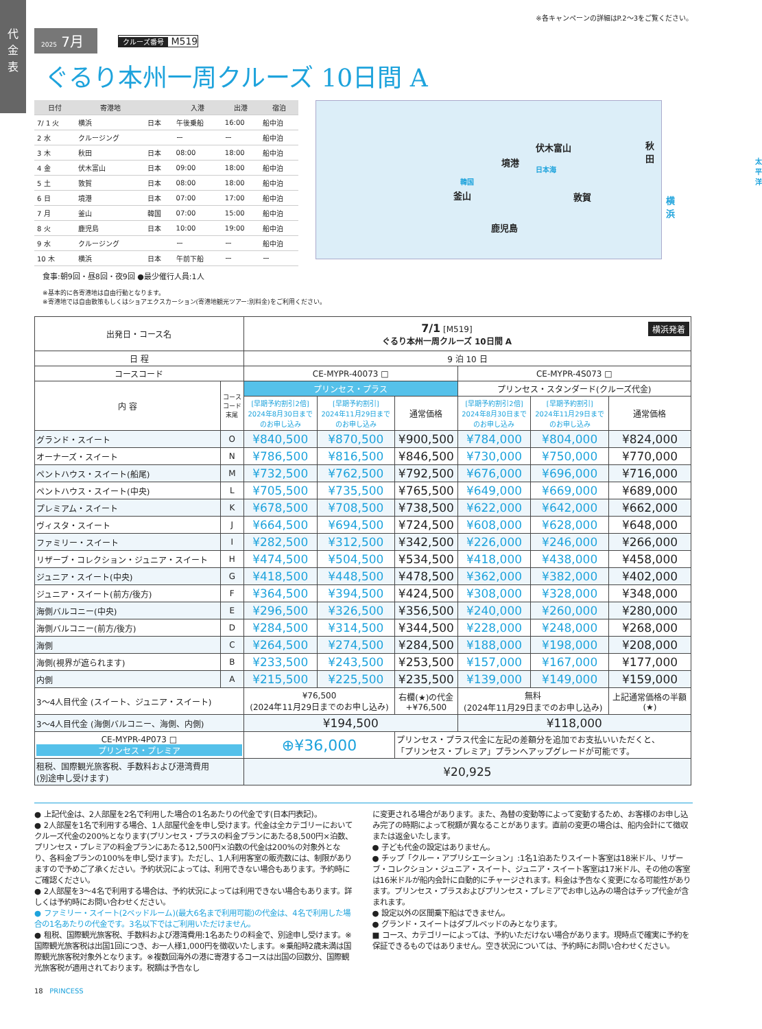代
金
表
※各キャンペーンの詳細はP.2〜3をご覧ください。
2025 7月
クルーズ番号 M519
ぐるり本州一周クルーズ 10日間 A
| 日付 | 寄港地 | | 入港 | 出港 | 宿泊 |
| --- | --- | --- | --- | --- | --- |
| 7/ 1 火 | 横浜 | 日本 | 午後乗船 | 16:00 | 船中泊 |
| 2 水 | クルージング | | ー | ー | 船中泊 |
| 3 木 | 秋田 | 日本 | 08:00 | 18:00 | 船中泊 |
| 4 金 | 伏木富山 | 日本 | 09:00 | 18:00 | 船中泊 |
| 5 土 | 敦賀 | 日本 | 08:00 | 18:00 | 船中泊 |
| 6 日 | 境港 | 日本 | 07:00 | 17:00 | 船中泊 |
| 7 月 | 釜山 | 韓国 | 07:00 | 15:00 | 船中泊 |
| 8 火 | 鹿児島 | 日本 | 10:00 | 19:00 | 船中泊 |
| 9 水 | クルージング | | ー | ー | 船中泊 |
| 10 木 | 横浜 | 日本 | 午前下船 | ー | ー |
食事:朝9回・昼8回・夜9回 ●最少催行人員:1人
伏木富山
日本海
秋田
境港 太平洋
韓国
釜山 敦賀 横浜
鹿児島
※基本的に各寄港地は自由行動となります。
※寄港地では自由散策もしくはショアエクスカーション(寄港地観光ツアー:別料金)をご利用ください。
| 出発日・コース名 | | 7/1 [M519] 横浜発着 ぐるり本州一周クルーズ 10日間 A | | | | | |
| 日 程 | | 9 泊 10 日 | | | | | |
| コースコード | | CE-MYPR-40073 □ | | | CE-MYPR-4S073 □ | | |
| 内 容 | コース コード 末尾 | プリンセス・プラス | | | プリンセス・スタンダード(クルーズ代金) | | |
| | | [早期予約割引2倍] 2024年8月30日まで のお申し込み | [早期予約割引] 2024年11月29日まで のお申し込み | 通常価格 | [早期予約割引2倍] 2024年8月30日まで のお申し込み | [早期予約割引] 2024年11月29日まで のお申し込み | 通常価格 |
| グランド・スイート | O | ¥840,500 | ¥870,500 | ¥900,500 | ¥784,000 | ¥804,000 | ¥824,000 |
| オーナーズ・スイート | N | ¥786,500 | ¥816,500 | ¥846,500 | ¥730,000 | ¥750,000 | ¥770,000 |
| ペントハウス・スイート(船尾) | M | ¥732,500 | ¥762,500 | ¥792,500 | ¥676,000 | ¥696,000 | ¥716,000 |
| ペントハウス・スイート(中央) | L | ¥705,500 | ¥735,500 | ¥765,500 | ¥649,000 | ¥669,000 | ¥689,000 |
| プレミアム・スイート | K | ¥678,500 | ¥708,500 | ¥738,500 | ¥622,000 | ¥642,000 | ¥662,000 |
| ヴィスタ・スイート | J | ¥664,500 | ¥694,500 | ¥724,500 | ¥608,000 | ¥628,000 | ¥648,000 |
| ファミリー・スイート | I | ¥282,500 | ¥312,500 | ¥342,500 | ¥226,000 | ¥246,000 | ¥266,000 |
| リザーブ・コレクション・ジュニア・スイート | H | ¥474,500 | ¥504,500 | ¥534,500 | ¥418,000 | ¥438,000 | ¥458,000 |
| ジュニア・スイート(中央) | G | ¥418,500 | ¥448,500 | ¥478,500 | ¥362,000 | ¥382,000 | ¥402,000 |
| ジュニア・スイート(前方/後方) | F | ¥364,500 | ¥394,500 | ¥424,500 | ¥308,000 | ¥328,000 | ¥348,000 |
| 海側バルコニー(中央) | E | ¥296,500 | ¥326,500 | ¥356,500 | ¥240,000 | ¥260,000 | ¥280,000 |
| 海側バルコニー(前方/後方) | D | ¥284,500 | ¥314,500 | ¥344,500 | ¥228,000 | ¥248,000 | ¥268,000 |
| 海側 | C | ¥264,500 | ¥274,500 | ¥284,500 | ¥188,000 | ¥198,000 | ¥208,000 |
| 海側(視界が遮られます) | B | ¥233,500 | ¥243,500 | ¥253,500 | ¥157,000 | ¥167,000 | ¥177,000 |
| 内側 | A | ¥215,500 | ¥225,500 | ¥235,500 | ¥139,000 | ¥149,000 | ¥159,000 |
| 3〜4人目代金 (スイート、ジュニア・スイート) | | ¥76,500 (2024年11月29日までのお申し込み) | | 右欄(★)の代金 +¥76,500 | 無料 (2024年11月29日までのお申し込み) | | 上記通常価格の半額 (★) |
| 3〜4人目代金 (海側バルコニー、海側、内側) | | ¥194,500 | | | ¥118,000 | | |
| CE-MYPR-4P073 □ プリンセス・プレミア | | ⊕¥36,000 | | プリンセス・プラス代金に左記の差額分を追加でお支払いいただくと、 「プリンセス・プレミア」プランへアップグレードが可能です。 | | | |
| 租税、国際観光旅客税、手数料および港湾費用 (別途申し受けます) | | ¥20,925 | | | | | |
● 上記代金は、2人部屋を2名で利用した場合の1名あたりの代金です(日本円表記)。
● 2人部屋を1名で利用する場合、1人部屋代金を申し受けます。代金は全カテゴリーにおいてクルーズ代金の200%となります(プリンセス・プラスの料金プランにあたる8,500円×泊数、プリンセス・プレミアの料金プランにあたる12,500円×泊数の代金は200%の対象外となり、各料金プランの100%を申し受けます)。ただし、1人利用客室の販売数には、制限がありますので予めご了承ください。予約状況によっては、利用できない場合もあります。予約時にご確認ください。
● 2人部屋を3〜4名で利用する場合は、予約状況によっては利用できない場合もあります。詳しくは予約時にお問い合わせください。
● ファミリー・スイート(2ベッドルーム)(最大6名まで利用可能)の代金は、4名で利用した場合の1名あたりの代金です。3名以下ではご利用いただけません。
● 租税、国際観光旅客税、手数料および港湾費用:1名あたりの料金で、別途申し受けます。※国際観光旅客税は出国1回につき、お一人様1,000円を徴収いたします。※乗船時2歳未満は国際観光旅客税対象外となります。※複数回海外の港に寄港するコースは出国の回数分、国際観光旅客税が適用されております。税額は予告なし
に変更される場合があります。また、為替の変動等によって変動するため、お客様のお申し込み完了の時期によって税額が異なることがあります。直前の変更の場合は、船内会計にて徴収または返金いたします。
● 子ども代金の設定はありません。
● チップ「クルー・アプリシエーション」:1名1泊あたりスイート客室は18米ドル、リザーブ・コレクション・ジュニア・スイート、ジュニア・スイート客室は17米ドル、その他の客室は16米ドルが船内会計に自動的にチャージされます。料金は予告なく変更になる可能性があります。プリンセス・プラスおよびプリンセス・プレミアでお申し込みの場合はチップ代金が含まれます。
● 設定以外の区間乗下船はできません。
● グランド・スイートはダブルベッドのみとなります。
■ コース、カテゴリーによっては、予約いただけない場合があります。現時点で確実に予約を保証できるものではありません。空き状況については、予約時にお問い合わせください。
18 PRINCESS